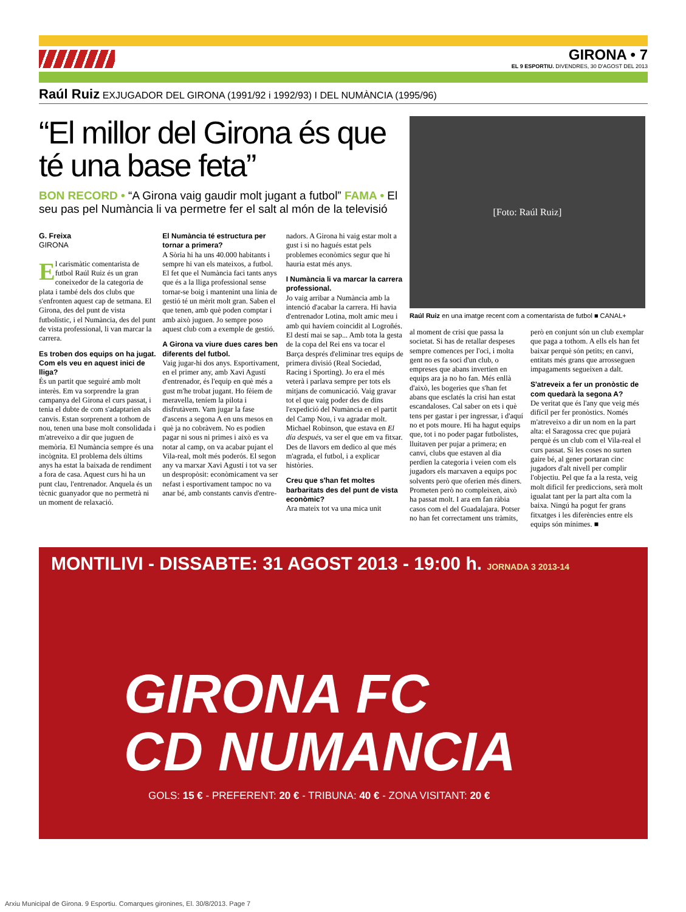GIRONA • 7
EL 9 ESPORTIU. DIVENDRES, 30 D'AGOST DEL 2013
Raúl Ruiz EXJUGADOR DEL GIRONA (1991/92 i 1992/93) I DEL NUMÀNCIA (1995/96)
“El millor del Girona és que té una base feta”
BON RECORD • “A Girona vaig gaudir molt jugant a futbol” FAMA • El seu pas pel Numància li va permetre fer el salt al món de la televisió
G. Freixa
GIRONA
El carismàtic comentarista de futbol Raúl Ruiz és un gran coneixedor de la categoria de plata i també dels dos clubs que s'enfronten aquest cap de setmana. El Girona, des del punt de vista futbolístic, i el Numància, des del punt de vista professional, li van marcar la carrera.
Es troben dos equips on ha jugat. Com els veu en aquest inici de lliga?
És un partit que seguiré amb molt interès. Em va sorprendre la gran campanya del Girona el curs passat, i tenia el dubte de com s'adaptarien als canvis. Estan sorprenent a tothom de nou, tenen una base molt consolidada i m'atreveixo a dir que juguen de memòria. El Numància sempre és una incògnita. El problema dels últims anys ha estat la baixada de rendiment a fora de casa. Aquest curs hi ha un punt clau, l'entrenador. Anquela és un tècnic guanyador que no permetrà ni un moment de relaxació.
El Numància té estructura per tornar a primera?
A Sòria hi ha uns 40.000 habitants i sempre hi van els mateixos, a futbol. El fet que el Numància faci tants anys que és a la lliga professional sense tornar-se boig i mantenint una línia de gestió té un mèrit molt gran. Saben el que tenen, amb què poden comptar i amb això juguen. Jo sempre poso aquest club com a exemple de gestió.
A Girona va viure dues cares ben diferents del futbol.
Vaig jugar-hi dos anys. Esportivament, en el primer any, amb Xavi Agustí d'entrenador, és l'equip en què més a gust m'he trobat jugant. Ho fèiem de meravella, teníem la pilota i disfrutàvem. Vam jugar la fase d'ascens a segona A en uns mesos en què ja no cobràvem. No es podien pagar ni sous ni primes i això es va notar al camp, on va acabar pujant el Vila-real, molt més poderós. El segon any va marxar Xavi Agustí i tot va ser un despropòsit: econòmicament va ser nefast i esportivament tampoc no va anar bé, amb constants canvis d'entre-
nadors. A Girona hi vaig estar molt a gust i si no hagués estat pels problemes econòmics segur que hi hauria estat més anys.
I Numància li va marcar la carrera professional.
Jo vaig arribar a Numància amb la intenció d'acabar la carrera. Hi havia d'entrenador Lotina, molt amic meu i amb qui havíem coincidit al Logroñés. El destí mai se sap... Amb tota la gesta de la copa del Rei ens va tocar el Barça després d'eliminar tres equips de primera divisió (Real Sociedad, Racing i Sporting). Jo era el més veterà i parlava sempre per tots els mitjans de comunicació. Vaig gravar tot el que vaig poder des de dins l'expedició del Numància en el partit del Camp Nou, i va agradar molt. Michael Robinson, que estava en El día después, va ser el que em va fitxar. Des de llavors em dedico al que més m'agrada, el futbol, i a explicar històries.
Creu que s'han fet moltes barbaritats des del punt de vista econòmic?
Ara mateix tot va una mica unit
[Foto: Raúl Ruiz]
Raúl Ruiz en una imatge recent com a comentarista de futbol ■ CANAL+
al moment de crisi que passa la societat. Si has de retallar despeses sempre comences per l'oci, i molta gent no es fa soci d'un club, o empreses que abans invertien en equips ara ja no ho fan. Més enllà d'això, les bogeries que s'han fet abans que esclatés la crisi han estat escandaloses. Cal saber on ets i què tens per gastar i per ingressar, i d'aquí no et pots moure. Hi ha hagut equips que, tot i no poder pagar futbolistes, lluitaven per pujar a primera; en canvi, clubs que estaven al dia perdien la categoria i veien com els jugadors els marxaven a equips poc solvents però que oferien més diners. Prometen però no compleixen, això ha passat molt. I ara em fan ràbia casos com el del Guadalajara. Potser no han fet correctament uns tràmits,
però en conjunt són un club exemplar que paga a tothom. A ells els han fet baixar perquè són petits; en canvi, entitats més grans que arrosseguen impagaments segueixen a dalt.
S'atreveix a fer un pronòstic de com quedarà la segona A?
De veritat que és l'any que veig més difícil per fer pronòstics. Només m'atreveixo a dir un nom en la part alta: el Saragossa crec que pujarà perquè és un club com el Vila-real el curs passat. Si les coses no surten gaire bé, al gener portaran cinc jugadors d'alt nivell per complir l'objectiu. Pel que fa a la resta, veig molt difícil fer prediccions, serà molt igualat tant per la part alta com la baixa. Ningú ha pogut fer grans fitxatges i les diferències entre els equips són mínimes. ■
MONTILIVI - DISSABTE: 31 AGOST 2013 - 19:00 h. JORNADA 3 2013-14
GIRONA FC
CD NUMANCIA
GOLS: 15 € - PREFERENT: 20 € - TRIBUNA: 40 € - ZONA VISITANT: 20 €
Arxiu Municipal de Girona. 9 Esportiu. Comarques gironines, El. 30/8/2013. Page 7